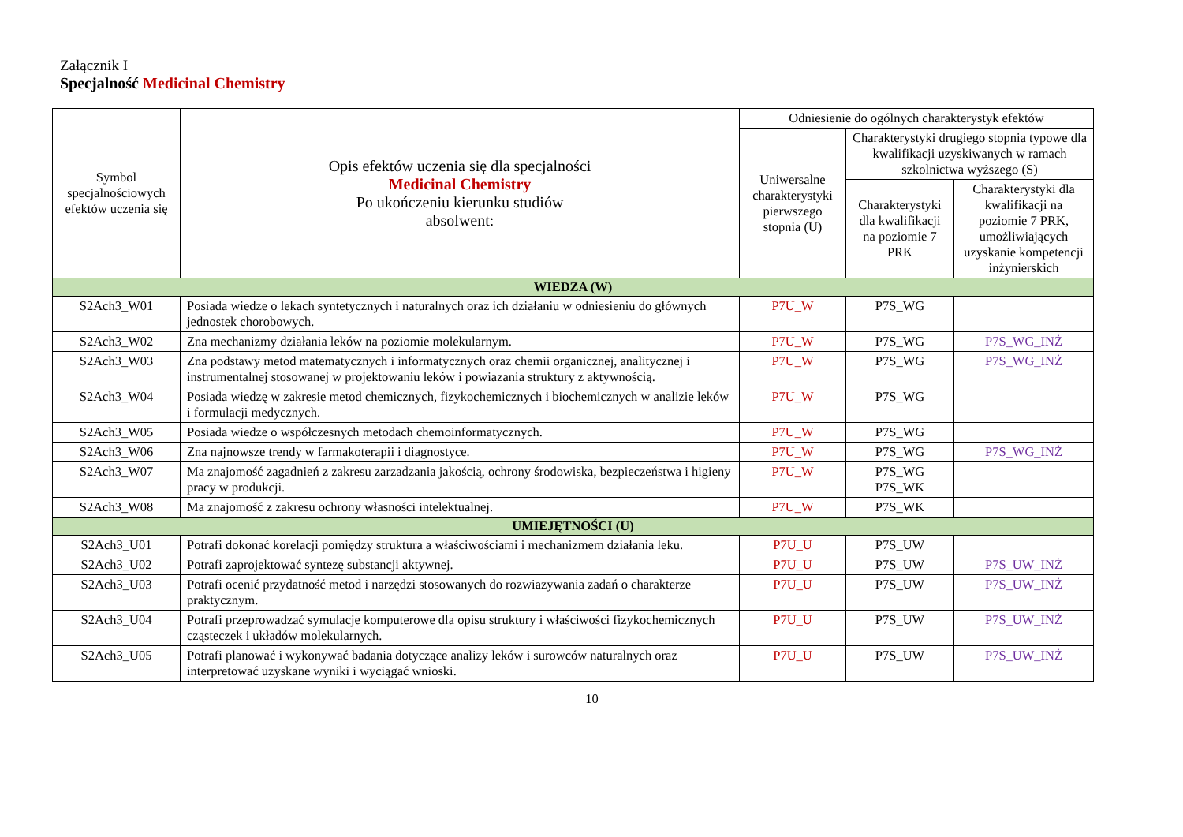Załącznik I
Specjalność Medicinal Chemistry
| Symbol specjalnościowych efektów uczenia się | Opis efektów uczenia się dla specjalności Medicinal Chemistry Po ukończeniu kierunku studiów absolwent: | Odniesienie do ogólnych charakterystyk efektów | | |
| --- | --- | --- | --- | --- |
| | | Uniwersalne charakterystyki pierwszego stopnia (U) | Charakterystyki drugiego stopnia typowe dla kwalifikacji uzyskiwanych w ramach szkolnictwa wyższego (S) | |
| | | | Charakterystyki dla kwalifikacji na poziomie 7 PRK | Charakterystyki dla kwalifikacji na poziomie 7 PRK, umożliwiających uzyskanie kompetencji inżynierskich |
| WIEDZA (W) | | | | |
| S2Ach3_W01 | Posiada wiedze o lekach syntetycznych i naturalnych oraz ich działaniu w odniesieniu do głównych jednostek chorobowych. | P7U_W | P7S_WG | |
| S2Ach3_W02 | Zna mechanizmy działania leków na poziomie molekularnym. | P7U_W | P7S_WG | P7S_WG_INŻ |
| S2Ach3_W03 | Zna podstawy metod matematycznych i informatycznych oraz chemii organicznej, analitycznej i instrumentalnej stosowanej w projektowaniu leków i powiazania struktury z aktywnością. | P7U_W | P7S_WG | P7S_WG_INŻ |
| S2Ach3_W04 | Posiada wiedzę w zakresie metod chemicznych, fizykochemicznych i biochemicznych w analizie leków i formulacji medycznych. | P7U_W | P7S_WG | |
| S2Ach3_W05 | Posiada wiedze o współczesnych metodach chemoinformatycznych. | P7U_W | P7S_WG | |
| S2Ach3_W06 | Zna najnowsze trendy w farmakoterapii i diagnostyce. | P7U_W | P7S_WG | P7S_WG_INŻ |
| S2Ach3_W07 | Ma znajomość zagadnień z zakresu zarzadzania jakością, ochrony środowiska, bezpieczeństwa i higieny pracy w produkcji. | P7U_W | P7S_WG P7S_WK | |
| S2Ach3_W08 | Ma znajomość z zakresu ochrony własności intelektualnej. | P7U_W | P7S_WK | |
| UMIEJĘTNOŚCI (U) | | | | |
| S2Ach3_U01 | Potrafi dokonać korelacji pomiędzy struktura a właściwościami i mechanizmem działania leku. | P7U_U | P7S_UW | |
| S2Ach3_U02 | Potrafi zaprojektować syntezę substancji aktywnej. | P7U_U | P7S_UW | P7S_UW_INŻ |
| S2Ach3_U03 | Potrafi ocenić przydatność metod i narzędzi stosowanych do rozwiazywania zadań o charakterze praktycznym. | P7U_U | P7S_UW | P7S_UW_INŻ |
| S2Ach3_U04 | Potrafi przeprowadzać symulacje komputerowe dla opisu struktury i właściwości fizykochemicznych cząsteczek i układów molekularnych. | P7U_U | P7S_UW | P7S_UW_INŻ |
| S2Ach3_U05 | Potrafi planować i wykonywać badania dotyczące analizy leków i surowców naturalnych oraz interpretować uzyskane wyniki i wyciągać wnioski. | P7U_U | P7S_UW | P7S_UW_INŻ |
10